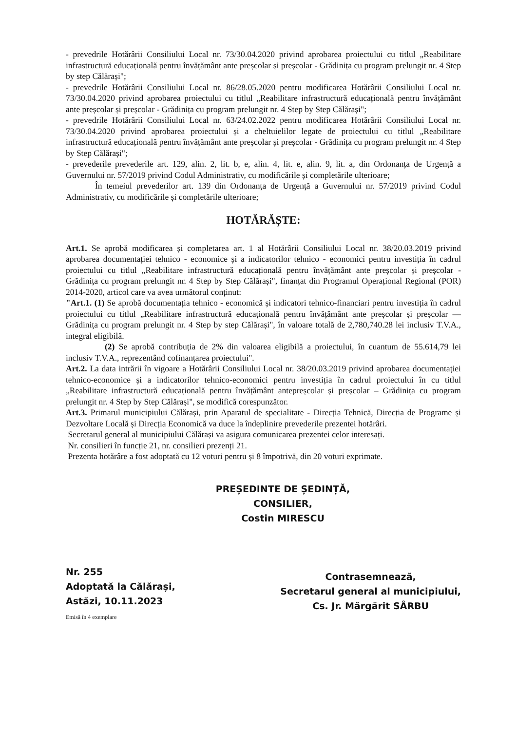- prevedrile Hotărârii Consiliului Local nr. 73/30.04.2020 privind aprobarea proiectului cu titlul „Reabilitare infrastructură educațională pentru învățământ ante preșcolar și preșcolar - Grădinița cu program prelungit nr. 4 Step by step Călărași";
- prevedrile Hotărârii Consiliului Local nr. 86/28.05.2020 pentru modificarea Hotărârii Consiliului Local nr. 73/30.04.2020 privind aprobarea proiectului cu titlul „Reabilitare infrastructură educațională pentru învățământ ante preșcolar și preșcolar - Grădinița cu program prelungit nr. 4 Step by Step Călărași";
- prevedrile Hotărârii Consiliului Local nr. 63/24.02.2022 pentru modificarea Hotărârii Consiliului Local nr. 73/30.04.2020 privind aprobarea proiectului și a cheltuielilor legate de proiectului cu titlul „Reabilitare infrastructură educațională pentru învățământ ante preșcolar și preșcolar - Grădinița cu program prelungit nr. 4 Step by Step Călărași";
- prevederile prevederile art. 129, alin. 2, lit. b, e, alin. 4, lit. e, alin. 9, lit. a, din Ordonanța de Urgență a Guvernului nr. 57/2019 privind Codul Administrativ, cu modificările și completările ulterioare;
În temeiul prevederilor art. 139 din Ordonanța de Urgență a Guvernului nr. 57/2019 privind Codul Administrativ, cu modificările și completările ulterioare;
HOTĂRĂȘTE:
Art.1. Se aprobă modificarea și completarea art. 1 al Hotărârii Consiliului Local nr. 38/20.03.2019 privind aprobarea documentației tehnico - economice și a indicatorilor tehnico - economici pentru investiția în cadrul proiectului cu titlul „Reabilitare infrastructură educațională pentru învățământ ante preșcolar și preșcolar - Grădinița cu program prelungit nr. 4 Step by Step Călărași", finanțat din Programul Operațional Regional (POR) 2014-2020, articol care va avea următorul conținut:
"Art.1. (1) Se aprobă documentația tehnico - economică și indicatori tehnico-financiari pentru investiția în cadrul proiectului cu titlul „Reabilitare infrastructură educațională pentru învățământ ante preșcolar și preșcolar — Grădinița cu program prelungit nr. 4 Step by step Călărași", în valoare totală de 2,780,740.28 lei inclusiv T.V.A., integral eligibilă.
(2) Se aprobă contribuția de 2% din valoarea eligibilă a proiectului, în cuantum de 55.614,79 lei inclusiv T.V.A., reprezentând cofinanțarea proiectului".
Art.2. La data intrării în vigoare a Hotărârii Consiliului Local nr. 38/20.03.2019 privind aprobarea documentației tehnico-economice și a indicatorilor tehnico-economici pentru investiția în cadrul proiectului în cu titlul „Reabilitare infrastructură educațională pentru învățământ antepreșcolar și preșcolar – Grădinița cu program prelungit nr. 4 Step by Step Călărași", se modifică corespunzător.
Art.3. Primarul municipiului Călărași, prin Aparatul de specialitate - Direcția Tehnică, Direcția de Programe și Dezvoltare Locală și Direcția Economică va duce la îndeplinire prevederile prezentei hotărâri.
Secretarul general al municipiului Călărași va asigura comunicarea prezentei celor interesați.
Nr. consilieri în funcție 21, nr. consilieri prezenți 21.
Prezenta hotărâre a fost adoptată cu 12 voturi pentru și 8 împotrivă, din 20 voturi exprimate.
PREȘEDINTE DE ȘEDINȚĂ,
CONSILIER,
Costin MIRESCU
Nr. 255
Adoptată la Călărași,
Astăzi, 10.11.2023
Emisă în 4 exemplare
Contrasemnează,
Secretarul general al municipiului,
Cs. Jr. Mărgărit SÂRBU